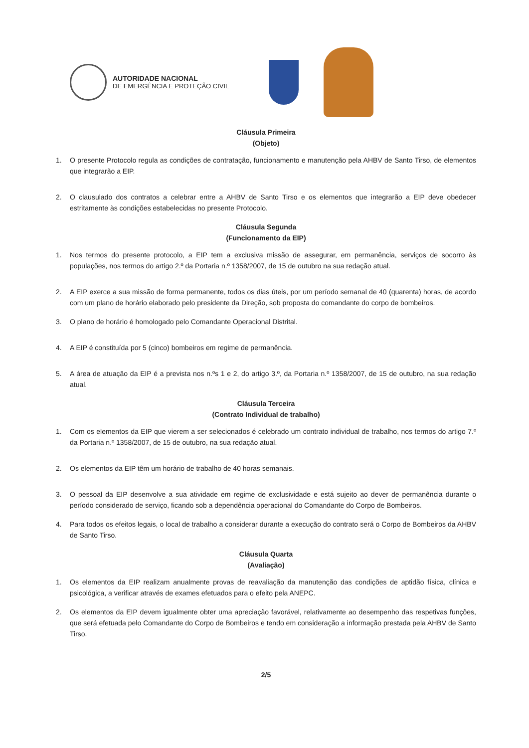AUTORIDADE NACIONAL
DE EMERGÊNCIA E PROTEÇÃO CIVIL
Cláusula Primeira
(Objeto)
1. O presente Protocolo regula as condições de contratação, funcionamento e manutenção pela AHBV de Santo Tirso, de elementos que integrarão a EIP.
2. O clausulado dos contratos a celebrar entre a AHBV de Santo Tirso e os elementos que integrarão a EIP deve obedecer estritamente às condições estabelecidas no presente Protocolo.
Cláusula Segunda
(Funcionamento da EIP)
1. Nos termos do presente protocolo, a EIP tem a exclusiva missão de assegurar, em permanência, serviços de socorro às populações, nos termos do artigo 2.º da Portaria n.º 1358/2007, de 15 de outubro na sua redação atual.
2. A EIP exerce a sua missão de forma permanente, todos os dias úteis, por um período semanal de 40 (quarenta) horas, de acordo com um plano de horário elaborado pelo presidente da Direção, sob proposta do comandante do corpo de bombeiros.
3. O plano de horário é homologado pelo Comandante Operacional Distrital.
4. A EIP é constituída por 5 (cinco) bombeiros em regime de permanência.
5. A área de atuação da EIP é a prevista nos n.ºs 1 e 2, do artigo 3.º, da Portaria n.º 1358/2007, de 15 de outubro, na sua redação atual.
Cláusula Terceira
(Contrato Individual de trabalho)
1. Com os elementos da EIP que vierem a ser selecionados é celebrado um contrato individual de trabalho, nos termos do artigo 7.º da Portaria n.º 1358/2007, de 15 de outubro, na sua redação atual.
2. Os elementos da EIP têm um horário de trabalho de 40 horas semanais.
3. O pessoal da EIP desenvolve a sua atividade em regime de exclusividade e está sujeito ao dever de permanência durante o período considerado de serviço, ficando sob a dependência operacional do Comandante do Corpo de Bombeiros.
4. Para todos os efeitos legais, o local de trabalho a considerar durante a execução do contrato será o Corpo de Bombeiros da AHBV de Santo Tirso.
Cláusula Quarta
(Avaliação)
1. Os elementos da EIP realizam anualmente provas de reavaliação da manutenção das condições de aptidão física, clínica e psicológica, a verificar através de exames efetuados para o efeito pela ANEPC.
2. Os elementos da EIP devem igualmente obter uma apreciação favorável, relativamente ao desempenho das respetivas funções, que será efetuada pelo Comandante do Corpo de Bombeiros e tendo em consideração a informação prestada pela AHBV de Santo Tirso.
2/5